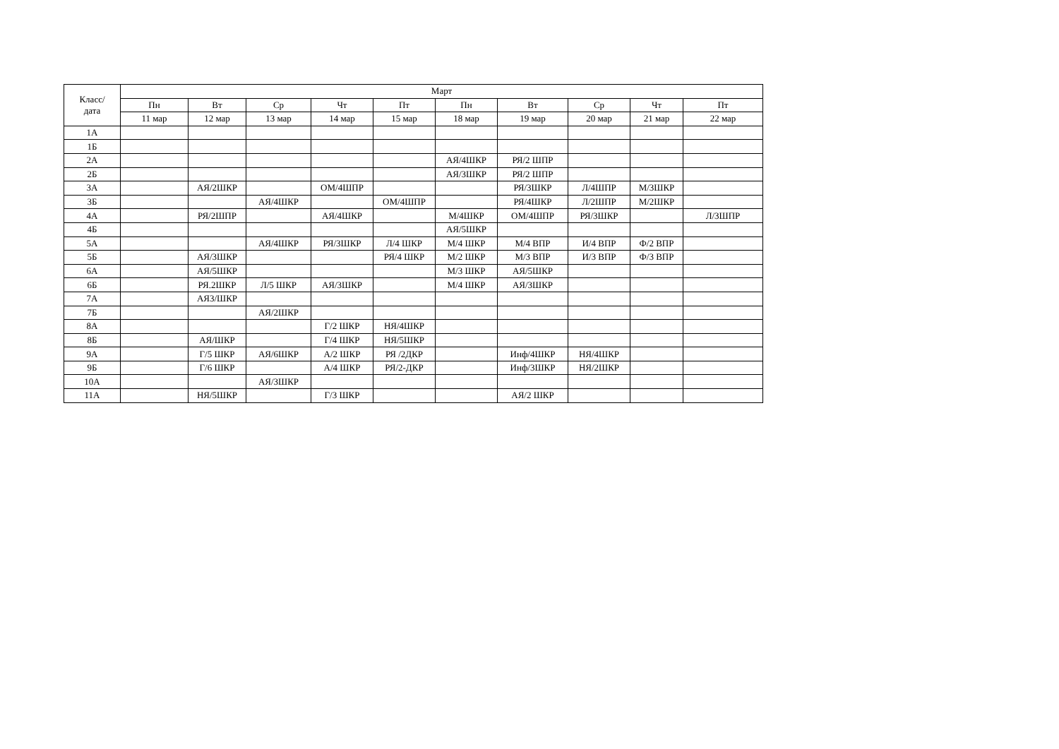| Класс/ дата | Март | | | | | | | | | |
| --- | --- | --- | --- | --- | --- | --- | --- | --- | --- | --- |
| | Пн | Вт | Ср | Чт | Пт | Пн | Вт | Ср | Чт | Пт |
| | 11 мар | 12 мар | 13 мар | 14 мар | 15 мар | 18 мар | 19 мар | 20 мар | 21 мар | 22 мар |
| 1А | | | | | | | | | | |
| 1Б | | | | | | | | | | |
| 2А | | | | | | АЯ/4ШКР | РЯ/2 ШПР | | | |
| 2Б | | | | | | АЯ/3ШКР | РЯ/2 ШПР | | | |
| 3А | | АЯ/2ШКР | | ОМ/4ШПР | | | РЯ/3ШКР | Л/4ШПР | М/3ШКР | |
| 3Б | | | АЯ/4ШКР | | ОМ/4ШПР | | РЯ/4ШКР | Л/2ШПР | М/2ШКР | |
| 4А | | РЯ/2ШПР | | АЯ/4ШКР | | М/4ШКР | ОМ/4ШПР | РЯ/3ШКР | | Л/3ШПР |
| 4Б | | | | | | АЯ/5ШКР | | | | |
| 5А | | | АЯ/4ШКР | РЯ/3ШКР | Л/4 ШКР | М/4 ШКР | М/4 ВПР | И/4 ВПР | Ф/2 ВПР | |
| 5Б | | АЯ/3ШКР | | | РЯ/4 ШКР | М/2 ШКР | М/3 ВПР | И/3 ВПР | Ф/3 ВПР | |
| 6А | | АЯ/5ШКР | | | | М/3 ШКР | АЯ/5ШКР | | | |
| 6Б | | РЯ.2ШКР | Л/5 ШКР | АЯ/3ШКР | | М/4 ШКР | АЯ/3ШКР | | | |
| 7А | | АЯ3/ШКР | | | | | | | | |
| 7Б | | | АЯ/2ШКР | | | | | | | |
| 8А | | | | Г/2 ШКР | НЯ/4ШКР | | | | | |
| 8Б | | АЯ/ШКР | | Г/4 ШКР | НЯ/5ШКР | | | | | |
| 9А | | Г/5 ШКР | АЯ/6ШКР | А/2 ШКР | РЯ /2ДКР | | Инф/4ШКР | НЯ/4ШКР | | |
| 9Б | | Г/6 ШКР | | А/4 ШКР | РЯ/2-ДКР | | Инф/3ШКР | НЯ/2ШКР | | |
| 10А | | | АЯ/3ШКР | | | | | | | |
| 11А | | НЯ/5ШКР | | Г/3 ШКР | | | АЯ/2 ШКР | | | |